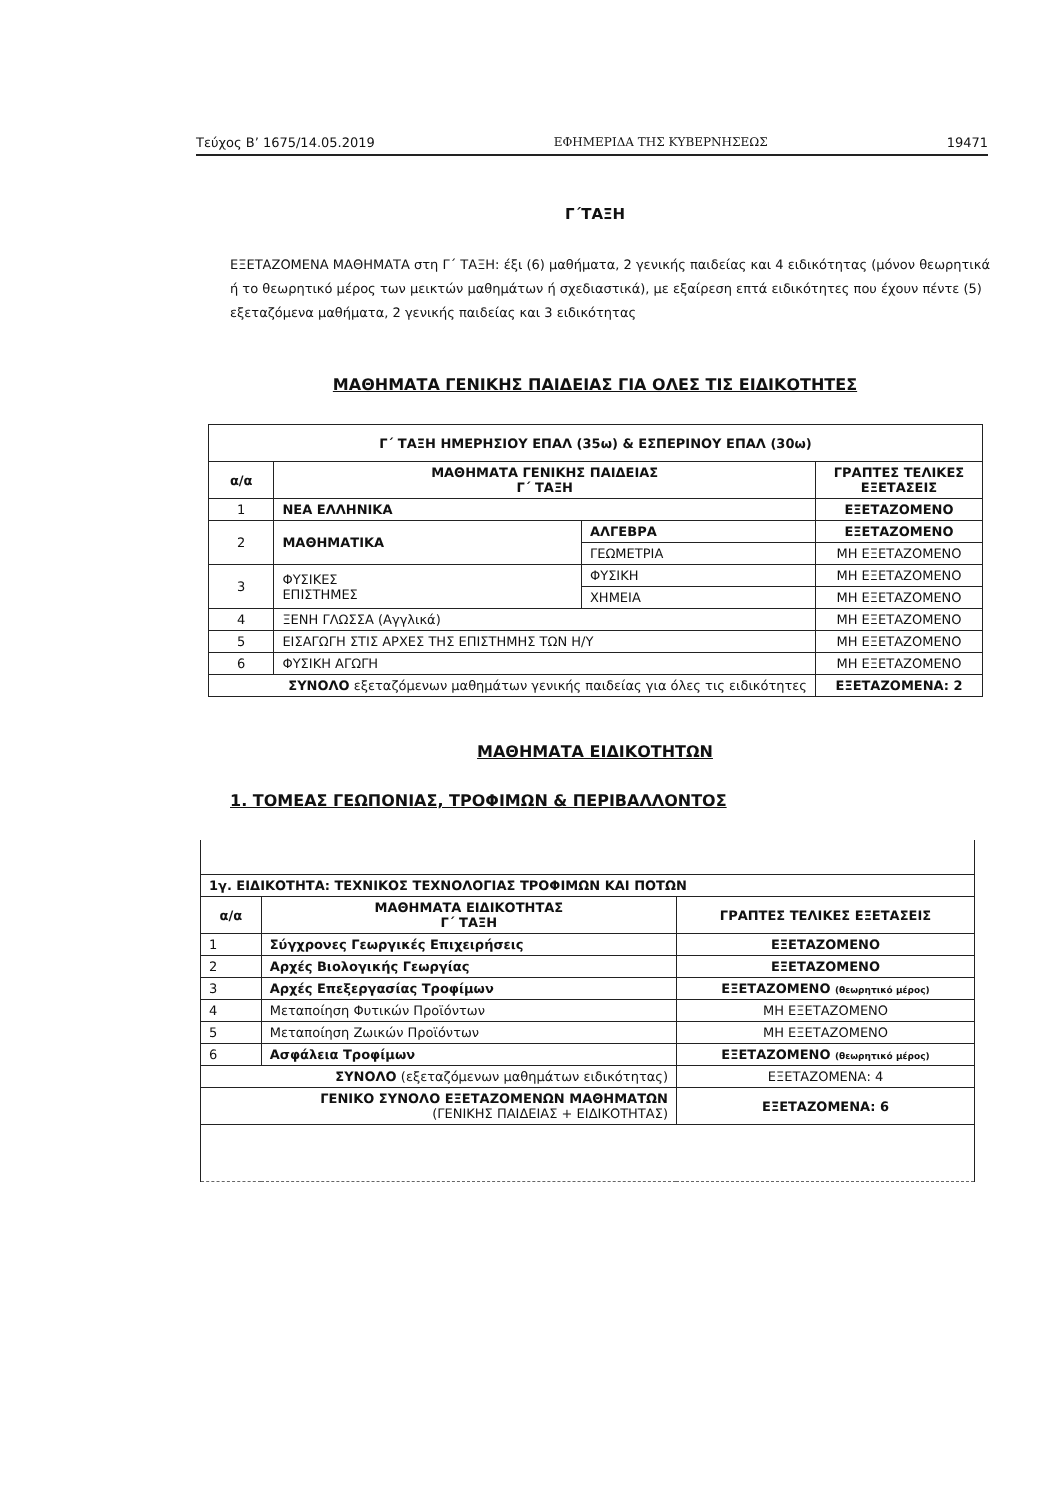Τεύχος Β’ 1675/14.05.2019 ΕΦΗΜΕΡΙΔΑ ΤΗΣ ΚΥΒΕΡΝΗΣΕΩΣ 19471
Γ΄ΤΑΞΗ
ΕΞΕΤΑΖΟΜΕΝΑ ΜΑΘΗΜΑΤΑ στη Γ΄ ΤΑΞΗ: έξι (6) μαθήματα, 2 γενικής παιδείας και 4 ειδικότητας (μόνον θεωρητικά ή το θεωρητικό μέρος των μεικτών μαθημάτων ή σχεδιαστικά), με εξαίρεση επτά ειδικότητες που έχουν πέντε (5) εξεταζόμενα μαθήματα, 2 γενικής παιδείας και 3 ειδικότητας
ΜΑΘΗΜΑΤΑ ΓΕΝΙΚΗΣ ΠΑΙΔΕΙΑΣ ΓΙΑ ΟΛΕΣ ΤΙΣ ΕΙΔΙΚΟΤΗΤΕΣ
| Γ΄ ΤΑΞΗ ΗΜΕΡΗΣΙΟΥ ΕΠΑΛ (35ω) & ΕΣΠΕΡΙΝΟΥ ΕΠΑΛ (30ω) | | | |
| --- | --- | --- | --- |
| α/α | ΜΑΘΗΜΑΤΑ ΓΕΝΙΚΗΣ ΠΑΙΔΕΙΑΣ Γ΄ ΤΑΞΗ | | ΓΡΑΠΤΕΣ ΤΕΛΙΚΕΣ ΕΞΕΤΑΣΕΙΣ |
| 1 | ΝΕΑ ΕΛΛΗΝΙΚΑ | | ΕΞΕΤΑΖΟΜΕΝΟ |
| 2 | ΜΑΘΗΜΑΤΙΚΑ | ΑΛΓΕΒΡΑ | ΕΞΕΤΑΖΟΜΕΝΟ |
| | | ΓΕΩΜΕΤΡΙΑ | ΜΗ ΕΞΕΤΑΖΟΜΕΝΟ |
| 3 | ΦΥΣΙΚΕΣ ΕΠΙΣΤΗΜΕΣ | ΦΥΣΙΚΗ | ΜΗ ΕΞΕΤΑΖΟΜΕΝΟ |
| | | ΧΗΜΕΙΑ | ΜΗ ΕΞΕΤΑΖΟΜΕΝΟ |
| 4 | ΞΕΝΗ ΓΛΩΣΣΑ (Αγγλικά) | | ΜΗ ΕΞΕΤΑΖΟΜΕΝΟ |
| 5 | ΕΙΣΑΓΩΓΗ ΣΤΙΣ ΑΡΧΕΣ ΤΗΣ ΕΠΙΣΤΗΜΗΣ ΤΩΝ Η/Υ | | ΜΗ ΕΞΕΤΑΖΟΜΕΝΟ |
| 6 | ΦΥΣΙΚΗ ΑΓΩΓΗ | | ΜΗ ΕΞΕΤΑΖΟΜΕΝΟ |
| ΣΥΝΟΛΟ εξεταζόμενων μαθημάτων γενικής παιδείας για όλες τις ειδικότητες | | | ΕΞΕΤΑΖΟΜΕΝΑ: 2 |
ΜΑΘΗΜΑΤΑ ΕΙΔΙΚΟΤΗΤΩΝ
1. ΤΟΜΕΑΣ ΓΕΩΠΟΝΙΑΣ, ΤΡΟΦΙΜΩΝ & ΠΕΡΙΒΑΛΛΟΝΤΟΣ
| 1γ. ΕΙΔΙΚΟΤΗΤΑ: ΤΕΧΝΙΚΟΣ ΤΕΧΝΟΛΟΓΙΑΣ ΤΡΟΦΙΜΩΝ ΚΑΙ ΠΟΤΩΝ | | |
| --- | --- | --- |
| α/α | ΜΑΘΗΜΑΤΑ ΕΙΔΙΚΟΤΗΤΑΣ Γ΄ ΤΑΞΗ | ΓΡΑΠΤΕΣ ΤΕΛΙΚΕΣ ΕΞΕΤΑΣΕΙΣ |
| 1 | Σύγχρονες Γεωργικές Επιχειρήσεις | ΕΞΕΤΑΖΟΜΕΝΟ |
| 2 | Αρχές Βιολογικής Γεωργίας | ΕΞΕΤΑΖΟΜΕΝΟ |
| 3 | Αρχές Επεξεργασίας Τροφίμων | ΕΞΕΤΑΖΟΜΕΝΟ (θεωρητικό μέρος) |
| 4 | Μεταποίηση Φυτικών Προϊόντων | ΜΗ ΕΞΕΤΑΖΟΜΕΝΟ |
| 5 | Μεταποίηση Ζωικών Προϊόντων | ΜΗ ΕΞΕΤΑΖΟΜΕΝΟ |
| 6 | Ασφάλεια Τροφίμων | ΕΞΕΤΑΖΟΜΕΝΟ (θεωρητικό μέρος) |
| ΣΥΝΟΛΟ (εξεταζόμενων μαθημάτων ειδικότητας) | | ΕΞΕΤΑΖΟΜΕΝΑ: 4 |
| ΓΕΝΙΚΟ ΣΥΝΟΛΟ ΕΞΕΤΑΖΟΜΕΝΩΝ ΜΑΘΗΜΑΤΩΝ (ΓΕΝΙΚΗΣ ΠΑΙΔΕΙΑΣ + ΕΙΔΙΚΟΤΗΤΑΣ) | | ΕΞΕΤΑΖΟΜΕΝΑ: 6 |